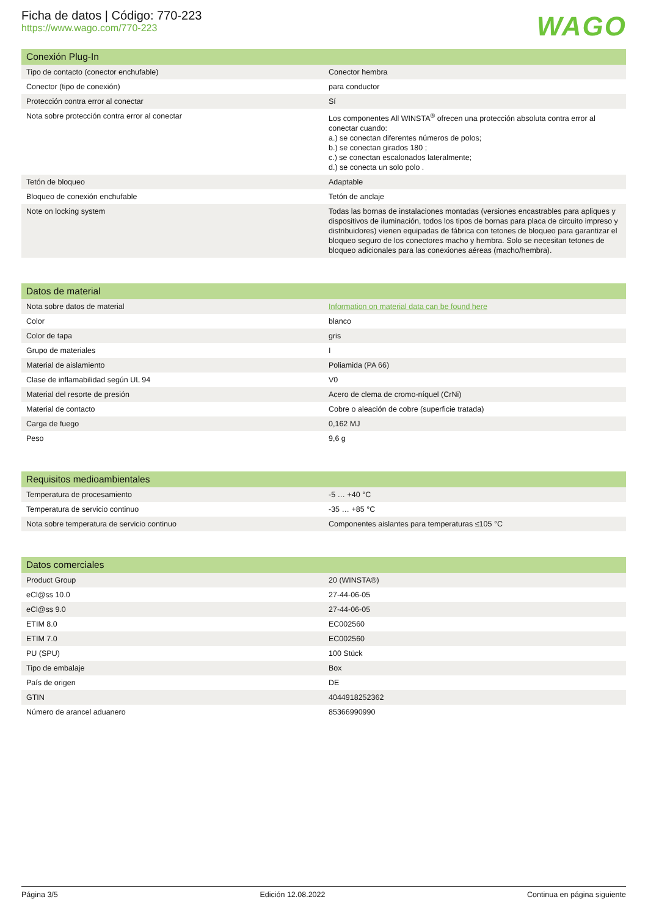Ficha de datos | Código: 770-223
https://www.wago.com/770-223
WAGO
| Conexión Plug-In | |
| --- | --- |
| Tipo de contacto (conector enchufable) | Conector hembra |
| Conector (tipo de conexión) | para conductor |
| Protección contra error al conectar | Sí |
| Nota sobre protección contra error al conectar | Los componentes All WINSTA<sup>®</sup> ofrecen una protección absoluta contra error al conectar cuando: a.) se conectan diferentes números de polos; b.) se conectan girados 180 ; c.) se conectan escalonados lateralmente; d.) se conecta un solo polo . |
| Tetón de bloqueo | Adaptable |
| Bloqueo de conexión enchufable | Tetón de anclaje |
| Note on locking system | Todas las bornas de instalaciones montadas (versiones encastrables para apliques y dispositivos de iluminación, todos los tipos de bornas para placa de circuito impreso y distribuidores) vienen equipadas de fábrica con tetones de bloqueo para garantizar el bloqueo seguro de los conectores macho y hembra. Solo se necesitan tetones de bloqueo adicionales para las conexiones aéreas (macho/hembra). |
| Datos de material | |
| --- | --- |
| Nota sobre datos de material | Information on material data can be found here |
| Color | blanco |
| Color de tapa | gris |
| Grupo de materiales | I |
| Material de aislamiento | Poliamida (PA 66) |
| Clase de inflamabilidad según UL 94 | V0 |
| Material del resorte de presión | Acero de clema de cromo-níquel (CrNi) |
| Material de contacto | Cobre o aleación de cobre (superficie tratada) |
| Carga de fuego | 0,162 MJ |
| Peso | 9,6 g |
| Requisitos medioambientales | |
| --- | --- |
| Temperatura de procesamiento | -5 … +40 °C |
| Temperatura de servicio continuo | -35 … +85 °C |
| Nota sobre temperatura de servicio continuo | Componentes aislantes para temperaturas ≤105 °C |
| Datos comerciales | |
| --- | --- |
| Product Group | 20 (WINSTA®) |
| eCl@ss 10.0 | 27-44-06-05 |
| eCl@ss 9.0 | 27-44-06-05 |
| ETIM 8.0 | EC002560 |
| ETIM 7.0 | EC002560 |
| PU (SPU) | 100 Stück |
| Tipo de embalaje | Box |
| País de origen | DE |
| GTIN | 4044918252362 |
| Número de arancel aduanero | 85366990990 |
Página 3/5 Edición 12.08.2022 Continua en página siguiente